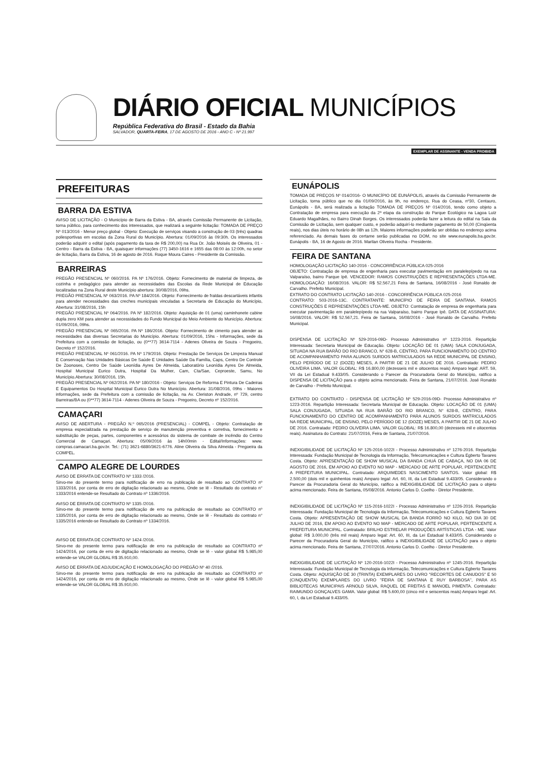DIÁRIO OFICIAL MUNICÍPIOS
República Federativa do Brasil - Estado da Bahia
SALVADOR, QUARTA-FEIRA, 17 DE AGOSTO DE 2016 - ANO C - Nº 21.997
EXEMPLAR DE ASSINANTE - VENDA PROIBIDA
PREFEITURAS
BARRA DA ESTIVA
AVISO DE LICITAÇÃO - O Município de Barra da Estiva - BA, através Comissão Permanente de Licitação, torna público, para conhecimento dos interessados, que realizará a seguinte licitação: TOMADA DE PREÇO Nº 013/2016 - Menor preço global - Objeto: Execução de serviços visando a construção de 03 (três) quadras poliesportivas em escolas da Zona Rural do Município. Abertura: 01/09/2016 às 09:30h. Os interessados poderão adquirir o edital (após pagamento da taxa de R$ 200,00) na Rua Dr. João Moisés de Oliveira, 01 - Centro - Barra da Estiva - BA, quaisquer informações (77) 3450-1616 e 1655 das 08:00 às 12:00h, no setor de licitação, Barra da Estiva, 16 de agosto de 2016. Roque Moura Caires - Presidente da Comissão.
BARREIRAS
PREGÃO PRESENCIAL Nº 060/2016. PA Nº 176/2016. Objeto: Fornecimento de material de limpeza, de cozinha e pedagógico para atender as necessidades das Escolas da Rede Municipal de Educação localizadas na Zona Rural deste Município abertura: 30/08/2016, 09hs.
PREGÃO PRESENCIAL Nº 063/2016. PA Nº 184/2016. Objeto: Fornecimento de fraldas descartáveis infantis para atender necessidades das creches municipais vinculadas a Secretaria de Educação do Município, Abertura: 31/08/2016, 15h
PREGÃO PRESENCIAL Nº 064/2016. PA Nº 182/2016. Objeto: Aquisição de 01 (uma) caminhonete cabine dupla zero KM para atender as necessidades do Fundo Municipal do Meio Ambiente do Município. Abertura: 01/09/2016, 09hs.
PREGÃO PRESENCIAL Nº 065/2016. PA Nº 186/2016. Objeto: Fornecimento de cimento para atender as necessidades das diversas Secretarias do Município. Abertura: 01/09/2016, 15hs - Informações, sede da Prefeitura com a comissão de licitação, ou (0**77) 3614-7114 - Adenes Oliveira de Souza - Pregoeiro, Decreto nº 152/2016.
PREGÃO PRESENCIAL Nº 061/2016. PA Nº 179/2016. Objeto: Prestação De Serviços De Limpeza Manual E Conservação Nas Unidades Básicas De Saúde E Unidades Saúde Da Família, Caps, Centro De Controle De Zoonoses, Centro De Saúde Leonídia Ayres De Almeida, Laboratório Leonídia Ayres De Almeida, Hospital Municipal Eurico Dutra, Hospital Da Mulher, Cam, Cta/Sae, Ceproeste, Samu, No Município.Abertura: 30/08/2016, 15h.
PREGÃO PRESENCIAL Nº 062/2016. PA Nº 180/2016 - Objeto: Serviços De Reforma E Pintura De Cadeiras E Equipamentos Do Hospital Municipal Eurico Dutra No Município. Abertura: 31/08/2016, 09hs - Maiores informações, sede da Prefeitura com a comissão de licitação, na Av. Cleriston Andrade, nº 729, centro Barreiras/BA ou (0**77) 3614-7114 - Adenes Oliveira de Souza - Pregoeiro, Decreto nº 152/2016.
CAMAÇARI
AVISO DE ABERTURA - PREGÃO N.º 065/2016 (PRESENCIAL) - COMPEL - Objeto: Contratação de empresa especializada na prestação de serviço de manutenção preventiva e corretiva, fornecimento e substituição de peças, partes, componentes e acessórios do sistema de combate de incêndio do Centro Comercial de Camaçari. Abertura: 05/09/2016 às 14h00min - Edital/Informações: www. compras.camacari.ba.gov.br. Tel.: (71) 3621-6880/3621-6776. Aline Oliveira da Silva Almeida - Pregoeira da COMPEL.
CAMPO ALEGRE DE LOURDES
AVISO DE ERRATA DE CONTRATO Nº 1333 /2016.
Sirvo-me do presente termo para notificação de erro na publicação de resultado ao CONTRATO nº 1333/2016, por conta de erro de digitação relacionado ao mesmo, Onde se lê - Resultado do contrato n° 1333/2016 entende-se Resultado do Contrato nº 1336/2016.
AVISO DE ERRATA DE CONTRATO Nº 1335 /2016.
Sirvo-me do presente termo para notificação de erro na publicação de resultado ao CONTRATO nº 1335/2016, por conta de erro de digitação relacionado ao mesmo, Onde se lê - Resultado do contrato n° 1335/2016 entende-se Resultado do Contrato nº 1334/2016.
AVISO DE ERRATA DE CONTRATO Nº 1424 /2016.
Sirvo-me do presente termo para notificação de erro na publicação de resultado ao CONTRATO nº 1424/2016, por conta de erro de digitação relacionado ao mesmo, Onde se lê - valor global R$ 5.985,00 entende-se VALOR GLOBAL R$ 35.910,00.
AVISO DE ERRATA DE ADJUDICAÇÃO E HOMOLOGAÇÃO DO PREGÃO Nº 40 /2016.
Sirvo-me do presente termo para notificação de erro na publicação de resultado ao CONTRATO nº 1424/2016, por conta de erro de digitação relacionado ao mesmo, Onde se lê - valor global R$ 5.985,00 entende-se VALOR GLOBAL R$ 35.910,00.
EUNÁPOLIS
TOMADA DE PREÇOS Nº 014/2016- O MUNICÍPIO DE EUNÁPOLIS, através da Comissão Permanente de Licitação, torna público que no dia 01/09/2016, às 9h, no endereço, Rua do Ceasa, nº30, Centauro, Eunápolis - BA, será realizada a licitação TOMADA DE PREÇOS Nº 014/2016, tendo como objeto a Contratação de empresa para execução da 2ª etapa da construção do Parque Ecológico na Lagoa Luiz Eduardo Magalhães, no Bairro Dinah Borges. Os interessados poderão fazer a leitura do edital na Sala da Comissão de Licitação, sem qualquer custo, e poderão adquirí-lo mediante pagamento de 50,00 (Cinqüenta reais), nos dias úteis no horário de 08h as 12h. Maiores informações poderão ser obtidas no endereço acima referenciado. As demais fases do certame serão publicadas no DOM, no site www.eunapolis.ba.gov.br. Eunápolis - BA, 16 de Agosto de 2016. Marilan Oliveira Rocha - Presidente.
FEIRA DE SANTANA
HOMOLOGAÇÃO LICITAÇÃO 140-2016 - CONCORRÊNCIA PÚBLICA 025-2016
OBJETO: Contratação de empresa de engenharia para executar pavimentação em paralelepípedo na rua Valparaíso, bairro Parque Ipê. VENCEDOR: RAMOS CONSTRUÇÕES E REPRESENTAÇÕES LTDA-ME. HOMOLOGAÇÃO: 16/08/2016. VALOR: R$ 52.567,21 Feira de Santana, 16/08/2016 - José Ronaldo de Carvalho. Prefeito Municipal.
EXTRATO DO CONTRATO LICITAÇÃO 140-2016 - CONCORRÊNCIA PÚBLICA 025-2016
CONTRATO: 503-2016-13C. CONTRATANTE: MUNICÍPIO DE FEIRA DE SANTANA. RAMOS CONSTRUÇÕES E REPRESENTAÇÕES LTDA-ME. OBJETO: Contratação de empresa de engenharia para executar pavimentação em paralelepípedo na rua Valparaíso, bairro Parque Ipê. DATA DE ASSINATURA: 16/08/2016. VALOR: R$ 52.567,21. Feira de Santana, 16/08/2016 - José Ronaldo de Carvalho. Prefeito Municipal.
DISPENSA DE LICITAÇÃO Nº 529-2016-09D- Processo Administrativo nº 1223-2016. Repartição Interessada: Secretaria Municipal de Educação. Objeto: LOCAÇÃO DE 01 (UMA) SALA CONJUGADA, SITUADA NA RUA BARÃO DO RIO BRANCO, N° 628-B, CENTRO, PARA FUNCIONAMENTO DO CENTRO DE ACOMPANHAMENTO PARA ALUNOS SURDOS MATRICULADOS NA REDE MUNICIPAL DE ENSINO, PELO PERÍODO DE 12 (DOZE) MESES, A PARTIR DE 21 DE JULHO DE 2016. Contratado: PEDRO OLIVEIRA LIMA. VALOR GLOBAL: R$ 16.800,00 (dezesseis mil e oitocentos reais) Amparo legal: ART. 59, VII da Lei Estadual 9.433/05. Considerando o Parecer da Procuradoria Geral do Município, ratifico a DISPENSA DE LICITAÇÃO para o objeto acima mencionado. Feira de Santana, 21/07/2016. José Ronaldo de Carvalho - Prefeito Municipal.
EXTRATO DO CONTRATO - DISPENSA DE LICITAÇÃO Nº 529-2016-09D- Processo Administrativo nº 1223-2016. Repartição Interessada: Secretaria Municipal de Educação. Objeto: LOCAÇÃO DE 01 (UMA) SALA CONJUGADA, SITUADA NA RUA BARÃO DO RIO BRANCO, N° 628-B, CENTRO, PARA FUNCIONAMENTO DO CENTRO DE ACOMPANHAMENTO PARA ALUNOS SURDOS MATRICULADOS NA REDE MUNICIPAL, DE ENSINO, PELO PERÍODO DE 12 (DOZE) MESES, A PARTIR DE 21 DE JULHO DE 2016. Contratado: PEDRO OLIVEIRA LIMA. VALOR GLOBAL: R$ 16.800,00 (dezesseis mil e oitocentos reais). Assinatura do Contrato: 21/07/2016, Feira de Santana, 21/07/2016.
INEXIGIBILIDADE DE LICITAÇÃO Nº 125-2016-1022I - Processo Administrativo nº 1276-2016. Repartição Interessada: Fundação Municipal de Tecnologia da Informação, Telecomunicações e Cultura Egberto Tavares Costa. Objeto: APRESENTAÇÃO DE SHOW MUSICAL DA BANDA CHUÁ DE CABAÇA, NO DIA 06 DE AGOSTO DE 2016, EM APOIO AO EVENTO NO MAP - MERCADO DE ARTE POPULAR, PERTENCENTE A PREFEITURA MUNICIPAL. Contratado: ARQUIMEDES NASCIMENTO SANTOS. Valor global: R$ 2.500,00 (dois mil e quinhentos reais) Amparo legal: Art. 60, III, da Lei Estadual 9.433/05. Considerando o Parecer da Procuradoria Geral do Município, ratifico a INEXIGIBILIDADE DE LICITAÇÃO para o objeto acima mencionado. Feira de Santana, 05/08/2016. Antonio Carlos D. Coelho - Diretor Presidente.
INEXIGIBILIDADE DE LICITAÇÃO Nº 115-2016-1022I - Processo Administrativo nº 1226-2016. Repartição Interessada: Fundação Municipal de Tecnologia da Informação, Telecomunicações e Cultura Egberto Tavares Costa. Objeto: APRESENTAÇÃO DE SHOW MUSICAL DA BANDA FORRÓ NO KILO, NO DIA 30 DE JULHO DE 2016, EM APOIO AO EVENTO NO MAP - MERCADO DE ARTE POPULAR, PERTENCENTE A PREFEITURA MUNICIPAL. Contratado: BRILHO ESTRELAR PRODUÇÕES ARTÍSTICAS LTDA - ME. Valor global: R$ 3.000,00 (três mil reais) Amparo legal: Art. 60, III, da Lei Estadual 9.433/05. Considerando o Parecer da Procuradoria Geral do Município, ratifico a INEXIGIBILIDADE DE LICITAÇÃO para o objeto acima mencionado. Feira de Santana, 27/07/2016. Antonio Carlos D. Coelho - Diretor Presidente.
INEXIGIBILIDADE DE LICITAÇÃO Nº 120-2016-1022I - Processo Administrativo nº 1245-2016. Repartição Interessada: Fundação Municipal de Tecnologia da Informação, Telecomunicações e Cultura Egberto Tavares Costa. Objeto: AQUISIÇÃO DE 30 (TRINTA) EXEMPLARES DO LIVRO ''RECORTES DE CANUDOS'' E 50 (CINQUENTA) EXEMPLARES DO LIVRO ''FEIRA DE SANTANA E RUY BARBOSA'', PARA AS BIBLIOTECAS MUNICIPAIS ARNOLD SILVA, RAQUEL DE FREITAS E MANOEL PIMENTA. Contratado: RAIMUNDO GONÇALVES GAMA. Valor global: R$ 5.600,00 (cinco mil e seiscentos reais) Amparo legal: Art. 60, I, da Lei Estadual 9.433/05.